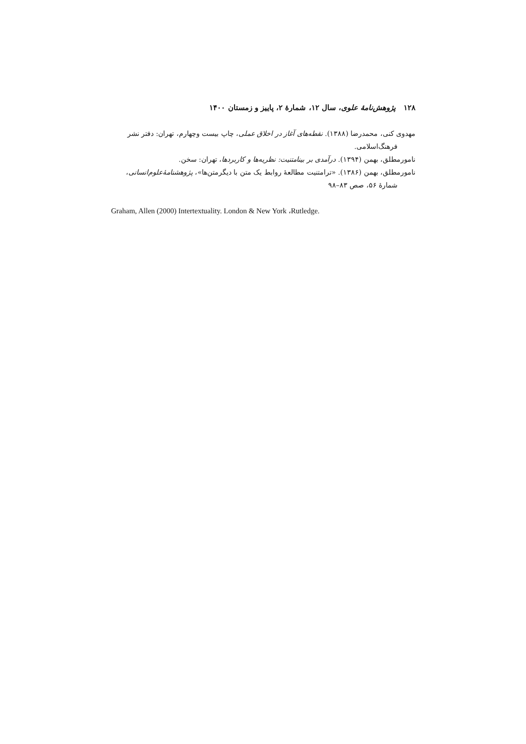۱۲۸ پژوهش‌نامهٔ علوی، سال ۱۲، شمارهٔ ۲، پاییز و زمستان ۱۴۰۰
مهدوی کنی، محمدرضا (۱۳۸۸). نقطه‌های آغاز در اخلاق عملی، چاپ بیست وچهارم، تهران: دفتر نشر فرهنگ‌اسلامی.
نامورمطلق، بهمن (۱۳۹۴). درآمدی بر بینامتنیت: نظریه‌ها و کاربردها، تهران: سخن.
نامورمطلق، بهمن (۱۳۸۶). «ترامتنیت مطالعهٔ روابط یک متن با دیگرمتن‌ها»، پژوهشنامهٔ‌علوم‌انسانی، شمارهٔ ۵۶، صص ۸۳–۹۸
Graham, Allen (2000) Intertextuality. London & New York ،Rutledge.